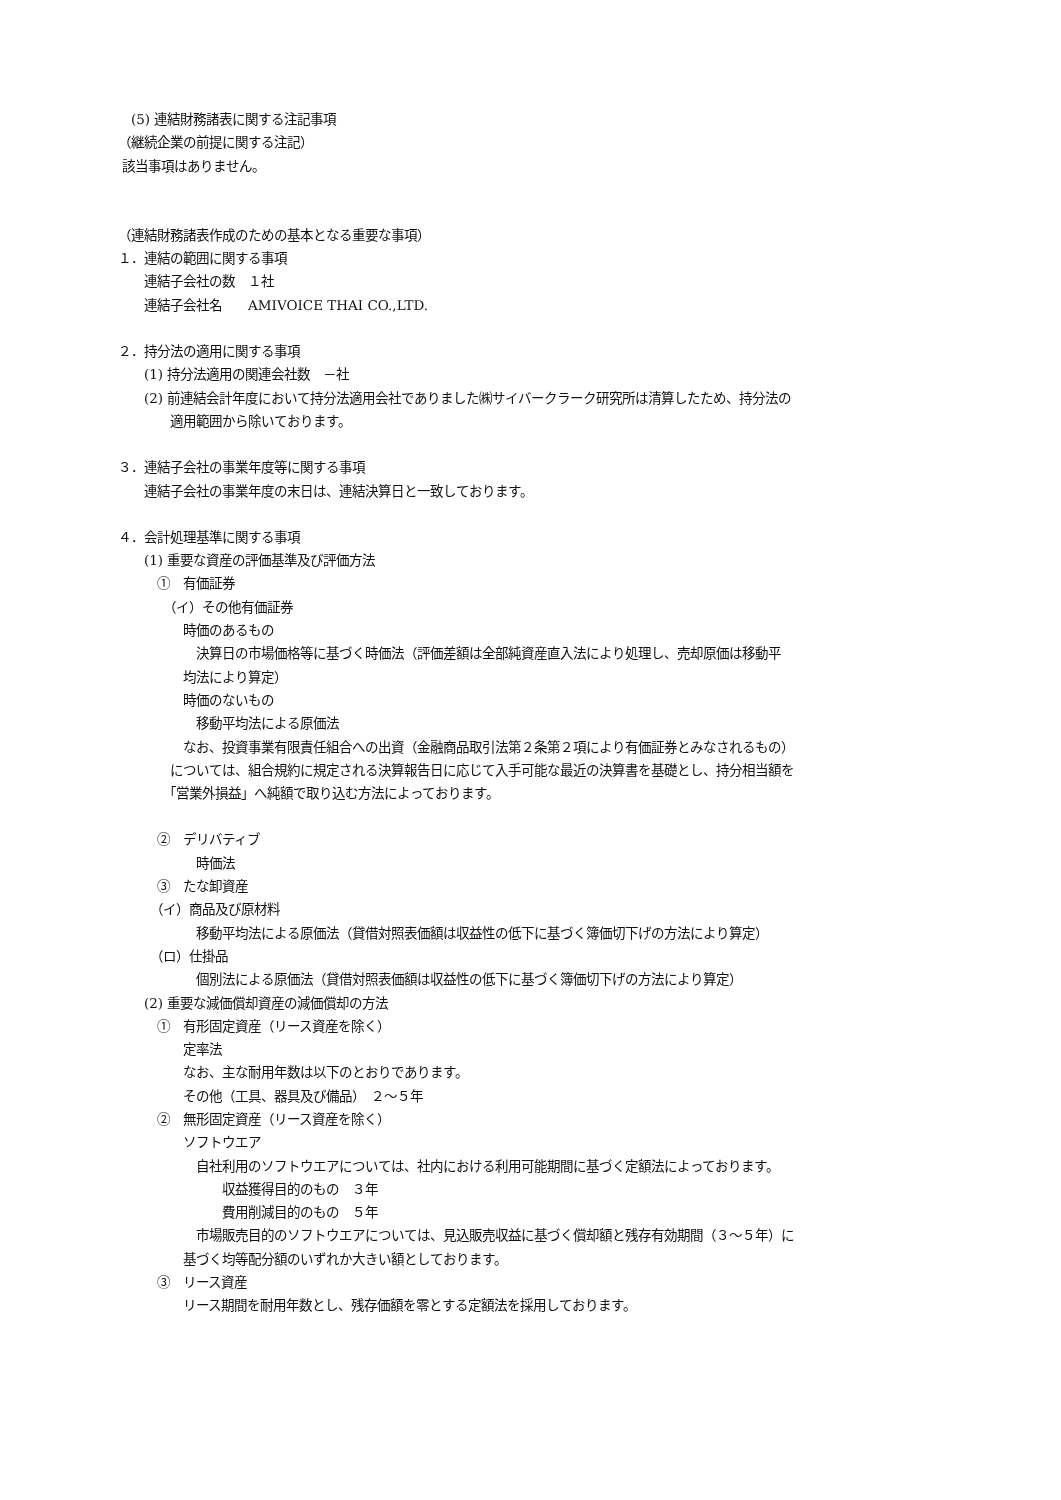(5) 連結財務諸表に関する注記事項
（継続企業の前提に関する注記）
該当事項はありません。
（連結財務諸表作成のための基本となる重要な事項）
１．連結の範囲に関する事項
　　連結子会社の数　１社
　　連結子会社名　　AMIVOICE THAI CO.,LTD.
２．持分法の適用に関する事項
　　(1) 持分法適用の関連会社数　－社
　　(2) 前連結会計年度において持分法適用会社でありました㈱サイバークラーク研究所は清算したため、持分法の
　　　　適用範囲から除いております。
３．連結子会社の事業年度等に関する事項
　　連結子会社の事業年度の末日は、連結決算日と一致しております。
４．会計処理基準に関する事項
　　(1) 重要な資産の評価基準及び評価方法
　　　①　有価証券
　　　　（イ）その他有価証券
　　　　　時価のあるもの
　　　　　　決算日の市場価格等に基づく時価法（評価差額は全部純資産直入法により処理し、売却原価は移動平
　　　　　均法により算定）
　　　　　時価のないもの
　　　　　　移動平均法による原価法
　　　　　なお、投資事業有限責任組合への出資（金融商品取引法第２条第２項により有価証券とみなされるもの）
　　　　については、組合規約に規定される決算報告日に応じて入手可能な最近の決算書を基礎とし、持分相当額を
　　　　「営業外損益」へ純額で取り込む方法によっております。
　　　②　デリバティブ
　　　　　　時価法
　　　③　たな卸資産
　　　（イ）商品及び原材料
　　　　　　移動平均法による原価法（貸借対照表価額は収益性の低下に基づく簿価切下げの方法により算定）
　　　（ロ）仕掛品
　　　　　　個別法による原価法（貸借対照表価額は収益性の低下に基づく簿価切下げの方法により算定）
　　(2) 重要な減価償却資産の減価償却の方法
　　　①　有形固定資産（リース資産を除く）
　　　　　定率法
　　　　　なお、主な耐用年数は以下のとおりであります。
　　　　　その他（工具、器具及び備品）　２～５年
　　　②　無形固定資産（リース資産を除く）
　　　　　ソフトウエア
　　　　　　自社利用のソフトウエアについては、社内における利用可能期間に基づく定額法によっております。
　　　　　　　　収益獲得目的のもの　３年
　　　　　　　　費用削減目的のもの　５年
　　　　　　市場販売目的のソフトウエアについては、見込販売収益に基づく償却額と残存有効期間（３～５年）に
　　　　　基づく均等配分額のいずれか大きい額としております。
　　　③　リース資産
　　　　　リース期間を耐用年数とし、残存価額を零とする定額法を採用しております。